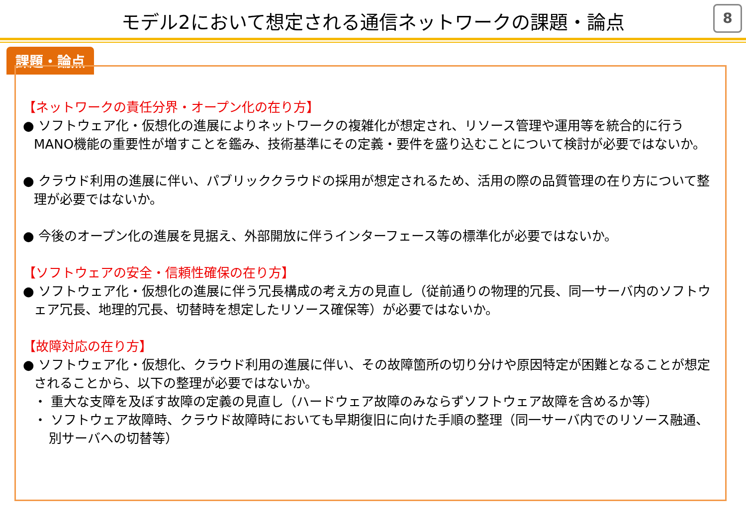モデル2において想定される通信ネットワークの課題・論点
8
課題・論点
【ネットワークの責任分界・オープン化の在り方】
● ソフトウェア化・仮想化の進展によりネットワークの複雑化が想定され、リソース管理や運用等を統合的に行うMANO機能の重要性が増すことを鑑み、技術基準にその定義・要件を盛り込むことについて検討が必要ではないか。
● クラウド利用の進展に伴い、パブリッククラウドの採用が想定されるため、活用の際の品質管理の在り方について整理が必要ではないか。
● 今後のオープン化の進展を見据え、外部開放に伴うインターフェース等の標準化が必要ではないか。
【ソフトウェアの安全・信頼性確保の在り方】
● ソフトウェア化・仮想化の進展に伴う冗長構成の考え方の見直し（従前通りの物理的冗長、同一サーバ内のソフトウェア冗長、地理的冗長、切替時を想定したリソース確保等）が必要ではないか。
【故障対応の在り方】
● ソフトウェア化・仮想化、クラウド利用の進展に伴い、その故障箇所の切り分けや原因特定が困難となることが想定されることから、以下の整理が必要ではないか。
・ 重大な支障を及ぼす故障の定義の見直し（ハードウェア故障のみならずソフトウェア故障を含めるか等）
・ ソフトウェア故障時、クラウド故障時においても早期復旧に向けた手順の整理（同一サーバ内でのリソース融通、別サーバへの切替等）